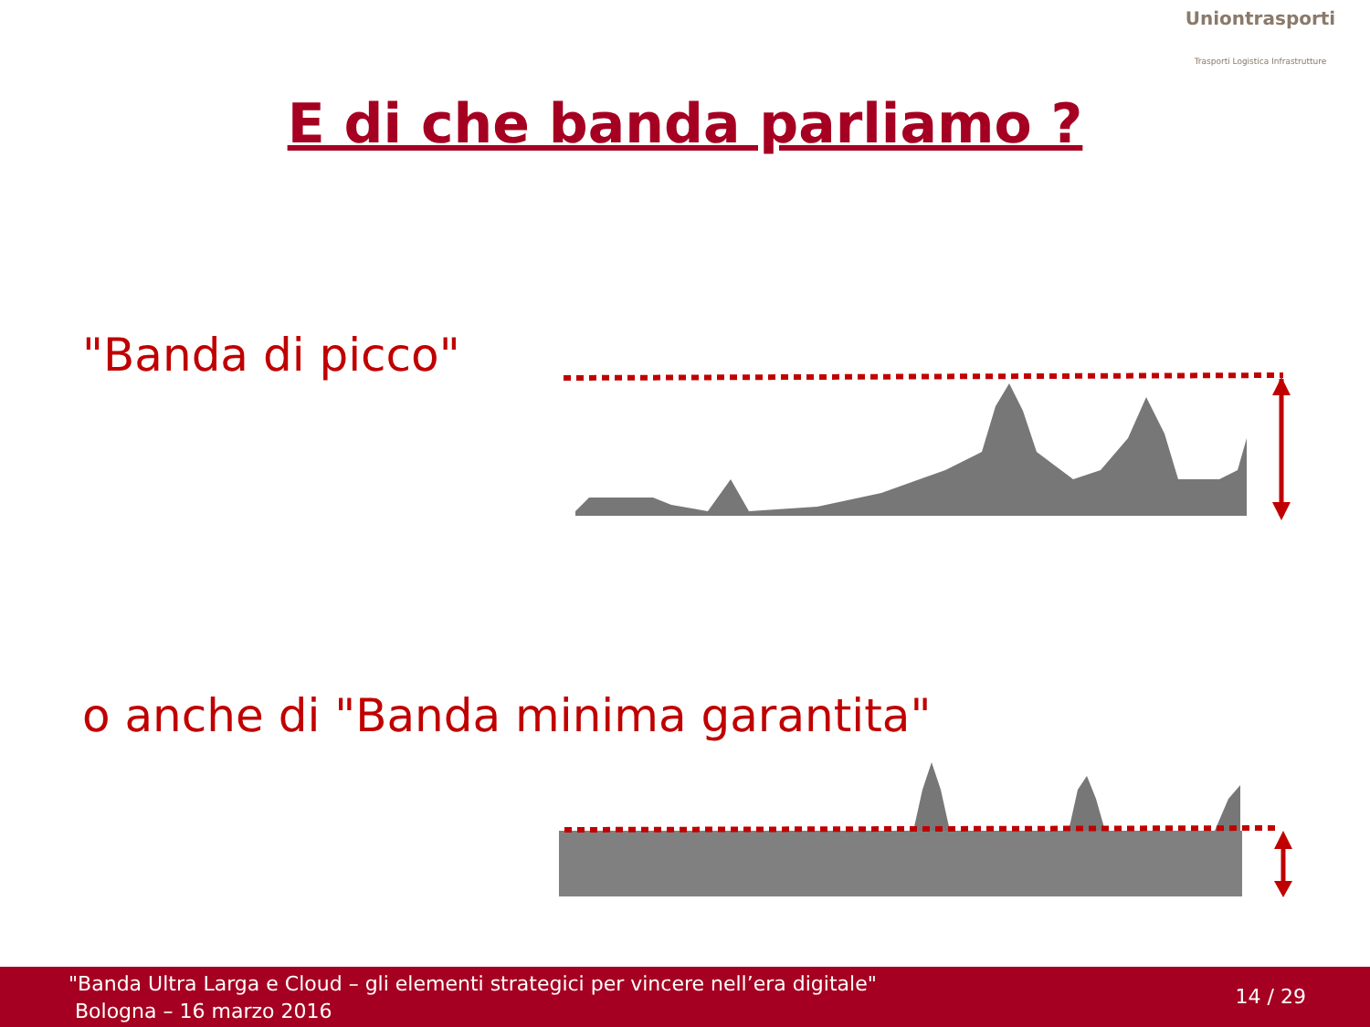Uniontrasporti
Trasporti Logistica Infrastrutture
E di che banda parliamo ?
"Banda di picco"
o anche di "Banda minima garantita"
"Banda Ultra Larga e Cloud – gli elementi strategici per vincere nell’era digitale"
Bologna – 16 marzo 2016
14 / 29